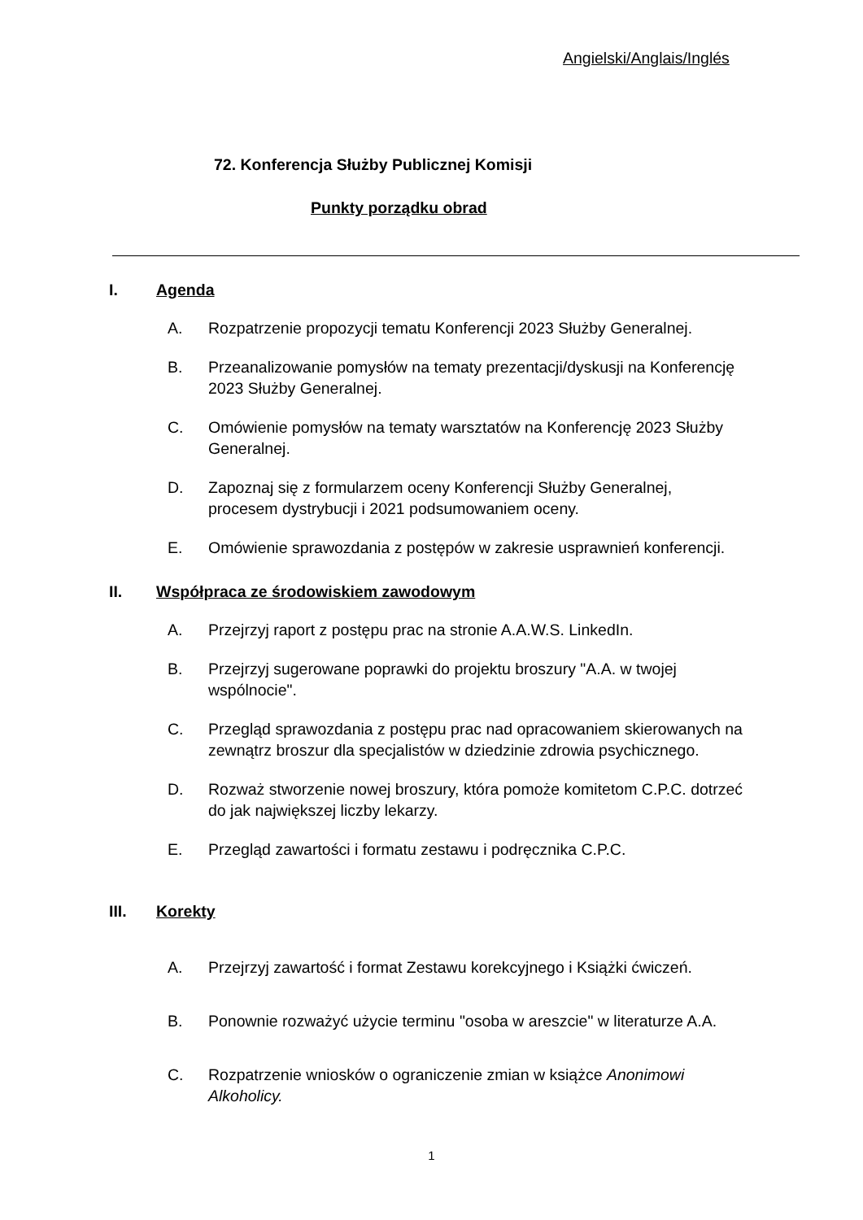Angielski/Anglais/Inglés
72. Konferencja Służby Publicznej Komisji
Punkty porządku obrad
I. Agenda
A. Rozpatrzenie propozycji tematu Konferencji 2023 Służby Generalnej.
B. Przeanalizowanie pomysłów na tematy prezentacji/dyskusji na Konferencję 2023 Służby Generalnej.
C. Omówienie pomysłów na tematy warsztatów na Konferencję 2023 Służby Generalnej.
D. Zapoznaj się z formularzem oceny Konferencji Służby Generalnej, procesem dystrybucji i 2021 podsumowaniem oceny.
E. Omówienie sprawozdania z postępów w zakresie usprawnień konferencji.
II. Współpraca ze środowiskiem zawodowym
A. Przejrzyj raport z postępu prac na stronie A.A.W.S. LinkedIn.
B. Przejrzyj sugerowane poprawki do projektu broszury "A.A. w twojej wspólnocie".
C. Przegląd sprawozdania z postępu prac nad opracowaniem skierowanych na zewnątrz broszur dla specjalistów w dziedzinie zdrowia psychicznego.
D. Rozważ stworzenie nowej broszury, która pomoże komitetom C.P.C. dotrzeć do jak największej liczby lekarzy.
E. Przegląd zawartości i formatu zestawu i podręcznika C.P.C.
III. Korekty
A. Przejrzyj zawartość i format Zestawu korekcyjnego i Książki ćwiczeń.
B. Ponownie rozważyć użycie terminu "osoba w areszcie" w literaturze A.A.
C. Rozpatrzenie wniosków o ograniczenie zmian w książce Anonimowi Alkoholicy.
1